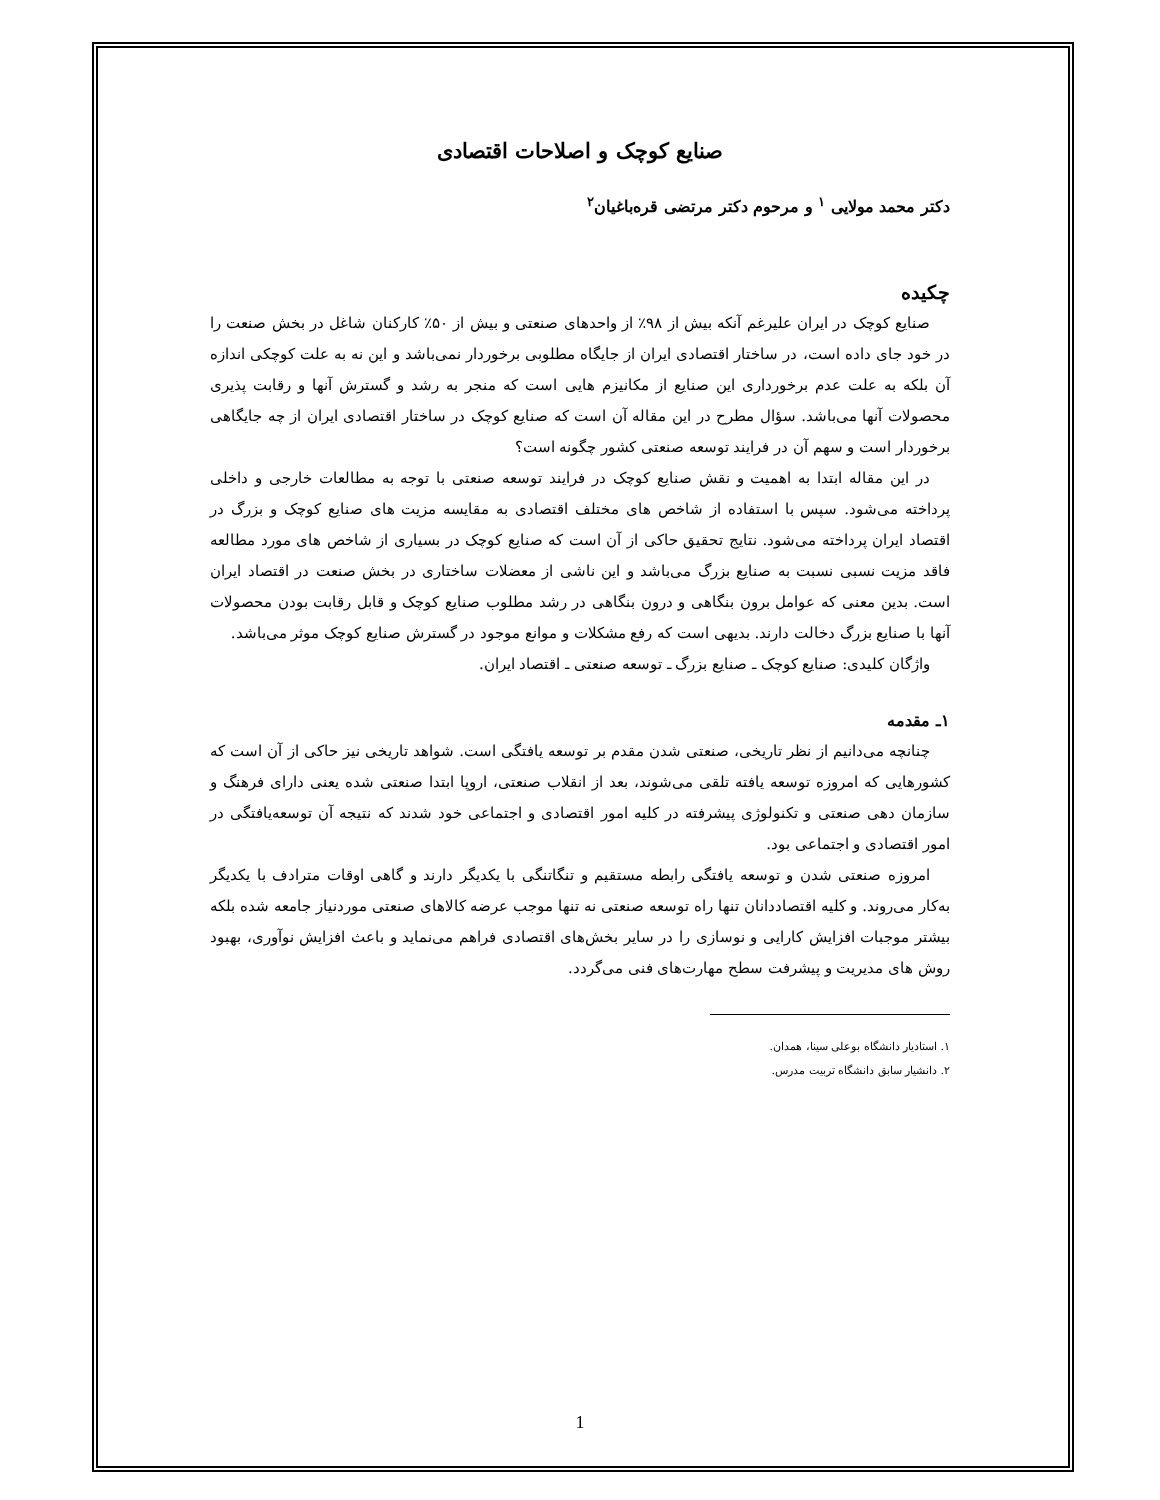صنایع کوچک و اصلاحات اقتصادی
دکتر محمد مولایی <sup>۱</sup> و مرحوم دکتر مرتضی قره‌باغیان<sup>۲</sup>
چکیده
صنایع کوچک در ایران علیرغم آنکه بیش از ۹۸٪ از واحدهای صنعتی و بیش از ۵۰٪ کارکنان شاغل در بخش صنعت را در خود جای داده است، در ساختار اقتصادی ایران از جایگاه مطلوبی برخوردار نمی‌باشد و این نه به علت کوچکی اندازه آن بلکه به علت عدم برخورداری این صنایع از مکانیزم هایی است که منجر به رشد و گسترش آنها و رقابت پذیری محصولات آنها می‌باشد. سؤال مطرح در این مقاله آن است که صنایع کوچک در ساختار اقتصادی ایران از چه جایگاهی برخوردار است و سهم آن در فرایند توسعه صنعتی کشور چگونه است؟
در این مقاله ابتدا به اهمیت و نقش صنایع کوچک در فرایند توسعه صنعتی با توجه به مطالعات خارجی و داخلی پرداخته می‌شود. سپس با استفاده از شاخص های مختلف اقتصادی به مقایسه مزیت های صنایع کوچک و بزرگ در اقتصاد ایران پرداخته می‌شود. نتایج تحقیق حاکی از آن است که صنایع کوچک در بسیاری از شاخص های مورد مطالعه فاقد مزیت نسبی نسبت به صنایع بزرگ می‌باشد و این ناشی از معضلات ساختاری در بخش صنعت در اقتصاد ایران است. بدین معنی که عوامل برون بنگاهی و درون بنگاهی در رشد مطلوب صنایع کوچک و قابل رقابت بودن محصولات آنها با صنایع بزرگ دخالت دارند. بدیهی است که رفع مشکلات و موانع موجود در گسترش صنایع کوچک موثر می‌باشد.
واژگان کلیدی: صنایع کوچک ـ صنایع بزرگ ـ توسعه صنعتی ـ اقتصاد ایران.
۱ـ مقدمه
چنانچه می‌دانیم از نظر تاریخی، صنعتی شدن مقدم بر توسعه یافتگی است. شواهد تاریخی نیز حاکی از آن است که کشورهایی که امروزه توسعه یافته تلقی می‌شوند، بعد از انقلاب صنعتی، اروپا ابتدا صنعتی شده یعنی دارای فرهنگ و سازمان دهی صنعتی و تکنولوژی پیشرفته در کلیه امور اقتصادی و اجتماعی خود شدند که نتیجه آن توسعه‌یافتگی در امور اقتصادی و اجتماعی بود.
امروزه صنعتی شدن و توسعه یافتگی رابطه مستقیم و تنگاتنگی با یکدیگر دارند و گاهی اوقات مترادف با یکدیگر به‌کار می‌روند. و کلیه اقتصاددانان تنها راه توسعه صنعتی نه تنها موجب عرضه کالاهای صنعتی موردنیاز جامعه شده بلکه بیشتر موجبات افزایش کارایی و نوسازی را در سایر بخش‌های اقتصادی فراهم می‌نماید و باعث افزایش نوآوری، بهبود روش های مدیریت و پیشرفت سطح مهارت‌های فنی می‌گردد.
۱. استادیار دانشگاه بوعلی سینا، همدان.
۲. دانشیار سابق دانشگاه تربیت مدرس.
1